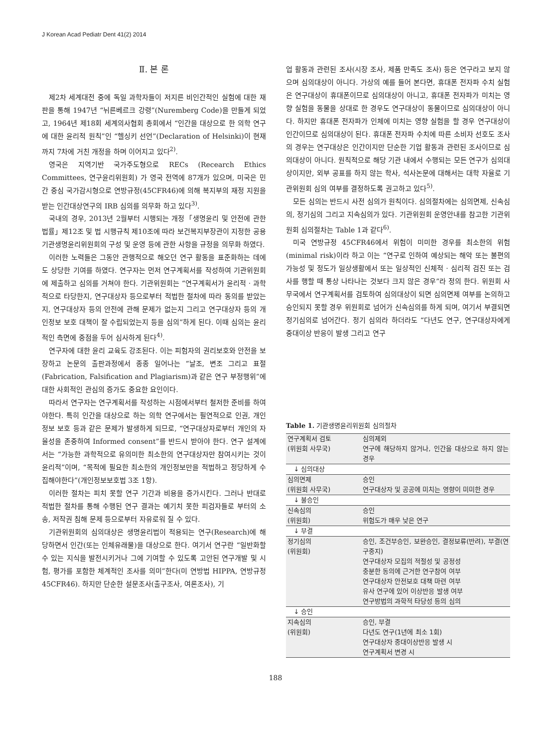J Korean Acad Pediatr Dent 41(2) 2014
Ⅱ. 본 론
제2차 세계대전 중에 독일 과학자들이 저지른 비인간적인 실험에 대한 재판을 통해 1947년 “뉘른베르크 강령”(Nuremberg Code)을 만들게 되었고, 1964년 제18회 세계의사협회 총회에서 “인간을 대상으로 한 의학 연구에 대한 윤리적 원칙”인 “헬싱키 선언”(Declaration of Helsinki)이 현재까지 7차에 거친 개정을 하며 이어지고 있다<sup>2)</sup>.
영국은 지역기반 국가주도형으로 RECs (Recearch Ethics Committees, 연구윤리위원회) 가 영국 전역에 87개가 있으며, 미국은 민간 중심 국가감시형으로 연방규정(45CFR46)에 의해 복지부의 재정 지원을 받는 인간대상연구의 IRB 심의를 의무화 하고 있다<sup>3)</sup>.
국내의 경우, 2013년 2월부터 시행되는 개정「생명윤리 및 안전에 관한 법률」제12조 및 법 시행규칙 제10조에 따라 보건복지부장관이 지정한 공용기관생명윤리위원회의 구성 및 운영 등에 관한 사항을 규정을 의무화 하였다.
이러한 노력들은 그동안 관행적으로 해오던 연구 활동을 표준화하는 데에도 상당한 기여를 하였다. 연구자는 먼저 연구계획서를 작성하여 기관위원회에 제출하고 심의를 거쳐야 한다. 기관위원회는 “연구계획서가 윤리적 · 과학적으로 타당한지, 연구대상자 등으로부터 적법한 절차에 따라 동의를 받았는지, 연구대상자 등의 안전에 관해 문제가 없는지 그리고 연구대상자 등의 개인정보 보호 대책이 잘 수립되었는지 등을 심의”하게 된다. 이때 심의는 윤리적인 측면에 중점을 두어 심사하게 된다<sup>4)</sup>.
연구자에 대한 윤리 교육도 강조된다. 이는 피험자의 권리보호와 안전을 보장하고 논문의 출판과정에서 종종 일어나는 “날조, 변조 그리고 표절(Fabrication, Falsification and Plagiarism)과 같은 연구 부정행위”에 대한 사회적인 관심의 증가도 중요한 요인이다.
따라서 연구자는 연구계획서를 작성하는 시점에서부터 철저한 준비를 하여야한다. 특히 인간을 대상으로 하는 의학 연구에서는 필연적으로 인권, 개인정보 보호 등과 같은 문제가 발생하게 되므로, “연구대상자로부터 개인의 자율성을 존중하여 Informed consent”를 반드시 받아야 한다. 연구 설계에서는 “가능한 과학적으로 유의미한 최소한의 연구대상자만 참여시키는 것이 윤리적”이며, “목적에 필요한 최소한의 개인정보만을 적법하고 정당하게 수집해야한다”(개인정보보호법 3조 1항).
이러한 절차는 피치 못할 연구 기간과 비용을 증가시킨다. 그러나 반대로 적법한 절차를 통해 수행된 연구 결과는 예기치 못한 피검자들로 부터의 소송, 저작권 침해 문제 등으로부터 자유로워 질 수 있다.
기관위원회의 심의대상은 생명윤리법이 적용되는 연구(Research)에 해당하면서 인간(또는 인체유래물)을 대상으로 한다. 여기서 연구란 “일반화할 수 있는 지식을 발전시키거나 그에 기여할 수 있도록 고안된 연구개발 및 시험, 평가를 포함한 체계적인 조사를 의미”한다(미 연방법 HIPPA, 연방규정 45CFR46). 하지만 단순한 설문조사(출구조사, 여론조사), 기
업 활동과 관련된 조사(시장 조사, 제품 만족도 조사) 등은 연구라고 보지 않으며 심의대상이 아니다. 가상의 예를 들어 본다면, 휴대폰 전자파 수치 실험은 연구대상이 휴대폰이므로 심의대상이 아니고, 휴대폰 전자파가 미치는 영향 실험을 동물을 상대로 한 경우도 연구대상이 동물이므로 심의대상이 아니다. 하지만 휴대폰 전자파가 인체에 미치는 영향 실험을 할 경우 연구대상이 인간이므로 심의대상이 된다. 휴대폰 전자파 수치에 따른 소비자 선호도 조사의 경우는 연구대상은 인간이지만 단순한 기업 활동과 관련된 조사이므로 심의대상이 아니다. 원칙적으로 해당 기관 내에서 수행되는 모든 연구가 심의대상이지만, 외부 공표를 하지 않는 학사, 석사논문에 대해서는 대학 자율로 기관위원회 심의 여부를 결정하도록 권고하고 있다<sup>5)</sup>.
모든 심의는 반드시 사전 심의가 원칙이다. 심의절차에는 심의면제, 신속심의, 정기심의 그리고 지속심의가 있다. 기관위원회 운영안내를 참고한 기관위원회 심의절차는 Table 1과 같다<sup>6)</sup>.
미국 연방규정 45CFR46에서 위험이 미미한 경우를 최소한의 위험(minimal risk)이라 하고 이는 “연구로 인하여 예상되는 해악 또는 불편의 가능성 및 정도가 일상생활에서 또는 일상적인 신체적 · 심리적 검진 또는 검사를 행할 때 통상 나타나는 것보다 크지 않은 경우”라 정의 한다. 위원회 사무국에서 연구계획서를 검토하여 심의대상이 되면 심의면제 여부를 논의하고 승인되지 못할 경우 위원회로 넘어가 신속심의를 하게 되며, 여기서 부결되면 정기심의로 넘어간다. 정기 심의라 하더라도 “다년도 연구, 연구대상자에게 중대이상 반응이 발생 그리고 연구
Table 1. 기관생명윤리위원회 심의절차
| 연구계획서 검토 (위원회 사무국) | 심의제외 연구에 해당하지 않거나, 인간을 대상으로 하지 않는 경우 |
| ↓ 심의대상 | |
| 심의면제 (위원회 사무국) | 승인 연구대상자 및 공공에 미치는 영향이 미미한 경우 |
| ↓ 불승인 | |
| 신속심의 (위원회) | 승인 위험도가 매우 낮은 연구 |
| ↓ 부결 | |
| 정기심의 (위원회) | 승인, 조건부승인, 보완승인, 결정보류(반려), 부결(연구중지) 연구대상자 모집의 적절성 및 공정성 충분한 동의에 근거한 연구참여 여부 연구대상자 안전보호 대책 마련 여부 유사 연구에 있어 이상반응 발생 여부 연구방법의 과학적 타당성 등의 심의 |
| ↓ 승인 | |
| 지속심의 (위원회) | 승인, 부결 다년도 연구(1년에 최소 1회) 연구대상자 중대이상반응 발생 시 연구계획서 변경 시 |
188